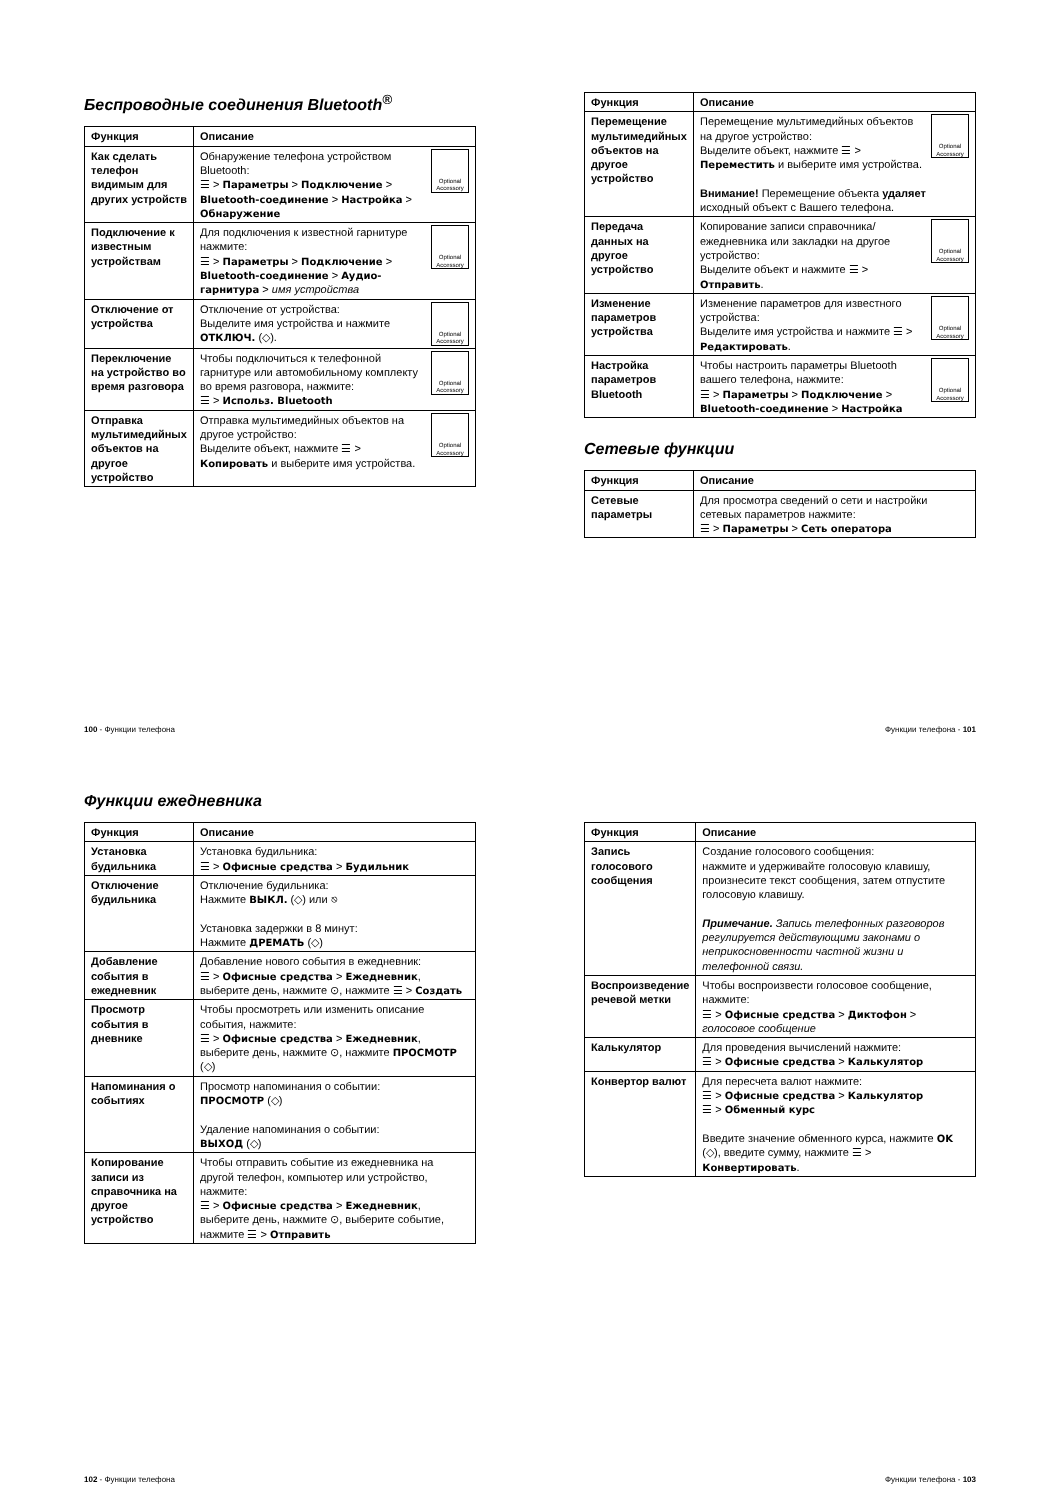Беспроводные соединения Bluetooth<sup>®</sup>
| Функция | Описание |
| --- | --- |
| Как сделать телефон видимым для других устройств | Optional Accessory Обнаружение телефона устройством Bluetooth: ☰ > Параметры > Подключение > Bluetooth-соединение > Настройка > Обнаружение |
| Подключение к известным устройствам | Optional Accessory Для подключения к известной гарнитуре нажмите: ☰ > Параметры > Подключение > Bluetooth-соединение > Аудио-гарнитура > имя устройства |
| Отключение от устройства | Optional Accessory Отключение от устройства: Выделите имя устройства и нажмите ОТКЛЮЧ. (◇). |
| Переключение на устройство во время разговора | Optional Accessory Чтобы подключиться к телефонной гарнитуре или автомобильному комплекту во время разговора, нажмите: ☰ > Использ. Bluetooth |
| Отправка мультимедийных объектов на другое устройство | Optional Accessory Отправка мультимедийных объектов на другое устройство: Выделите объект, нажмите ☰ > Копировать и выберите имя устройства. |
| Функция | Описание |
| --- | --- |
| Перемещение мультимедийных объектов на другое устройство | Optional Accessory Перемещение мультимедийных объектов на другое устройство: Выделите объект, нажмите ☰ > Переместить и выберите имя устройства. Внимание! Перемещение объекта удаляет исходный объект с Вашего телефона. |
| Передача данных на другое устройство | Optional Accessory Копирование записи справочника/ежедневника или закладки на другое устройство: Выделите объект и нажмите ☰ > Отправить . |
| Изменение параметров устройства | Optional Accessory Изменение параметров для известного устройства: Выделите имя устройства и нажмите ☰ > Редактировать . |
| Настройка параметров Bluetooth | Optional Accessory Чтобы настроить параметры Bluetooth вашего телефона, нажмите: ☰ > Параметры > Подключение > Bluetooth-соединение > Настройка |
Сетевые функции
| Функция | Описание |
| --- | --- |
| Сетевые параметры | Для просмотра сведений о сети и настройки сетевых параметров нажмите: ☰ > Параметры > Сеть оператора |
100 - Функции телефона Функции телефона - 101
Функции ежедневника
| Функция | Описание |
| --- | --- |
| Установка будильника | Установка будильника: ☰ > Офисные средства > Будильник |
| Отключение будильника | Отключение будильника: Нажмите ВЫКЛ. (◇) или ⎋ Установка задержки в 8 минут: Нажмите ДРЕМАТЬ (◇) |
| Добавление события в ежедневник | Добавление нового события в ежедневник: ☰ > Офисные средства > Ежедневник , выберите день, нажмите ⊙, нажмите ☰ > Создать |
| Просмотр события в дневнике | Чтобы просмотреть или изменить описание события, нажмите: ☰ > Офисные средства > Ежедневник , выберите день, нажмите ⊙, нажмите ПРОСМОТР (◇) |
| Напоминания о событиях | Просмотр напоминания о событии: ПРОСМОТР (◇) Удаление напоминания о событии: ВЫХОД (◇) |
| Копирование записи из справочника на другое устройство | Чтобы отправить событие из ежедневника на другой телефон, компьютер или устройство, нажмите: ☰ > Офисные средства > Ежедневник , выберите день, нажмите ⊙, выберите событие, нажмите ☰ > Отправить |
| Функция | Описание |
| --- | --- |
| Запись голосового сообщения | Создание голосового сообщения: нажмите и удерживайте голосовую клавишу, произнесите текст сообщения, затем отпустите голосовую клавишу. Примечание. Запись телефонных разговоров регулируется действующими законами о неприкосновенности частной жизни и телефонной связи. |
| Воспроизведение речевой метки | Чтобы воспроизвести голосовое сообщение, нажмите: ☰ > Офисные средства > Диктофон > голосовое сообщение |
| Калькулятор | Для проведения вычислений нажмите: ☰ > Офисные средства > Калькулятор |
| Конвертор валют | Для пересчета валют нажмите: ☰ > Офисные средства > Калькулятор ☰ > Обменный курс Введите значение обменного курса, нажмите OK (◇), введите сумму, нажмите ☰ > Конвертировать . |
102 - Функции телефона Функции телефона - 103